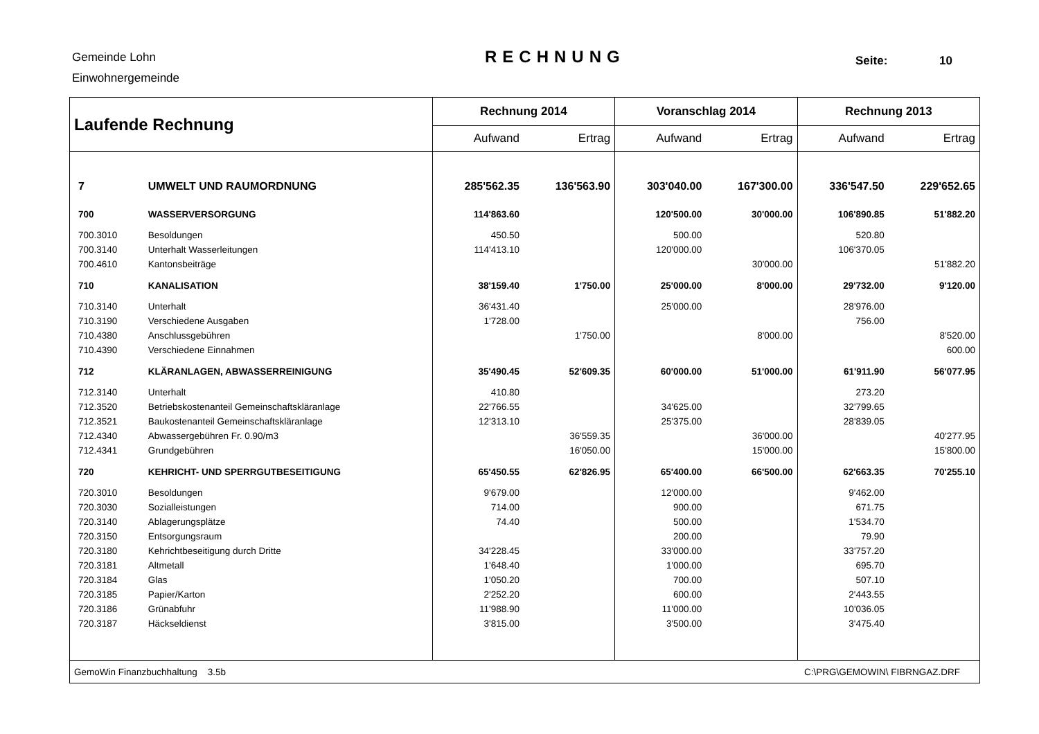Gemeinde Lohn
Einwohnergemeinde
RECHNUNG Seite: 10
| Laufende Rechnung | | Rechnung 2014 | | Voranschlag 2014 | | Rechnung 2013 | |
| --- | --- | --- | --- | --- | --- | --- | --- |
| | | Aufwand | Ertrag | Aufwand | Ertrag | Aufwand | Ertrag |
| 7 | UMWELT UND RAUMORDNUNG | 285'562.35 | 136'563.90 | 303'040.00 | 167'300.00 | 336'547.50 | 229'652.65 |
| 700 | WASSERVERSORGUNG | 114'863.60 | | 120'500.00 | 30'000.00 | 106'890.85 | 51'882.20 |
| 700.3010 | Besoldungen | 450.50 | | 500.00 | | 520.80 | |
| 700.3140 | Unterhalt Wasserleitungen | 114'413.10 | | 120'000.00 | | 106'370.05 | |
| 700.4610 | Kantonsbeiträge | | | | 30'000.00 | | 51'882.20 |
| 710 | KANALISATION | 38'159.40 | 1'750.00 | 25'000.00 | 8'000.00 | 29'732.00 | 9'120.00 |
| 710.3140 | Unterhalt | 36'431.40 | | 25'000.00 | | 28'976.00 | |
| 710.3190 | Verschiedene Ausgaben | 1'728.00 | | | | 756.00 | |
| 710.4380 | Anschlussgebühren | | 1'750.00 | | 8'000.00 | | 8'520.00 |
| 710.4390 | Verschiedene Einnahmen | | | | | | 600.00 |
| 712 | KLÄRANLAGEN, ABWASSERREINIGUNG | 35'490.45 | 52'609.35 | 60'000.00 | 51'000.00 | 61'911.90 | 56'077.95 |
| 712.3140 | Unterhalt | 410.80 | | | | 273.20 | |
| 712.3520 | Betriebskostenanteil Gemeinschaftskläranlage | 22'766.55 | | 34'625.00 | | 32'799.65 | |
| 712.3521 | Baukostenanteil Gemeinschaftskläranlage | 12'313.10 | | 25'375.00 | | 28'839.05 | |
| 712.4340 | Abwassergebühren Fr. 0.90/m3 | | 36'559.35 | | 36'000.00 | | 40'277.95 |
| 712.4341 | Grundgebühren | | 16'050.00 | | 15'000.00 | | 15'800.00 |
| 720 | KEHRICHT- UND SPERRGUTBESEITIGUNG | 65'450.55 | 62'826.95 | 65'400.00 | 66'500.00 | 62'663.35 | 70'255.10 |
| 720.3010 | Besoldungen | 9'679.00 | | 12'000.00 | | 9'462.00 | |
| 720.3030 | Sozialleistungen | 714.00 | | 900.00 | | 671.75 | |
| 720.3140 | Ablagerungsplätze | 74.40 | | 500.00 | | 1'534.70 | |
| 720.3150 | Entsorgungsraum | | | 200.00 | | 79.90 | |
| 720.3180 | Kehrichtbeseitigung durch Dritte | 34'228.45 | | 33'000.00 | | 33'757.20 | |
| 720.3181 | Altmetall | 1'648.40 | | 1'000.00 | | 695.70 | |
| 720.3184 | Glas | 1'050.20 | | 700.00 | | 507.10 | |
| 720.3185 | Papier/Karton | 2'252.20 | | 600.00 | | 2'443.55 | |
| 720.3186 | Grünabfuhr | 11'988.90 | | 11'000.00 | | 10'036.05 | |
| 720.3187 | Häckseldienst | 3'815.00 | | 3'500.00 | | 3'475.40 | |
| GemoWin Finanzbuchhaltung 3.5b | | | | | C:\PRG\GEMOWIN\ FIBRNGAZ.DRF | | |